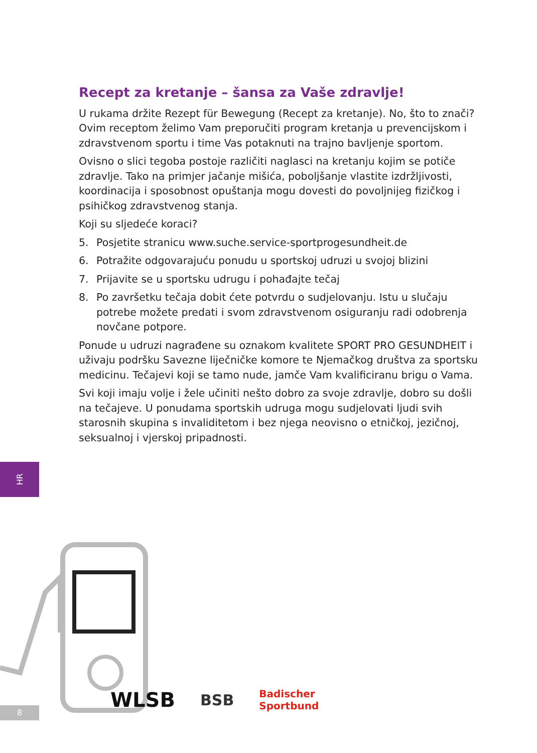Recept za kretanje – šansa za Vaše zdravlje!
U rukama držite Rezept für Bewegung (Recept za kretanje). No, što to znači? Ovim receptom želimo Vam preporučiti program kretanja u prevencijskom i zdravstvenom sportu i time Vas potaknuti na trajno bavljenje sportom.
Ovisno o slici tegoba postoje različiti naglasci na kretanju kojim se potiče zdravlje. Tako na primjer jačanje mišića, poboljšanje vlastite izdržljivosti, koordinacija i sposobnost opuštanja mogu dovesti do povoljnijeg fizičkog i psihičkog zdravstvenog stanja.
Koji su sljedeće koraci?
5. Posjetite stranicu www.suche.service-sportprogesundheit.de
6. Potražite odgovarajuću ponudu u sportskoj udruzi u svojoj blizini
7. Prijavite se u sportsku udrugu i pohađajte tečaj
8. Po završetku tečaja dobit ćete potvrdu o sudjelovanju. Istu u slučaju potrebe možete predati i svom zdravstvenom osiguranju radi odobrenja novčane potpore.
Ponude u udruzi nagrađene su oznakom kvalitete SPORT PRO GESUNDHEIT i uživaju podršku Savezne liječničke komore te Njemačkog društva za sportsku medicinu. Tečajevi koji se tamo nude, jamče Vam kvalificiranu brigu o Vama.
Svi koji imaju volje i žele učiniti nešto dobro za svoje zdravlje, dobro su došli na tečajeve. U ponudama sportskih udruga mogu sudjelovati ljudi svih starosnih skupina s invaliditetom i bez njega neovisno o etničkoj, jezičnoj, seksualnoj i vjerskoj pripadnosti.
HR
8
WLSB BSB Badischer
Sportbund